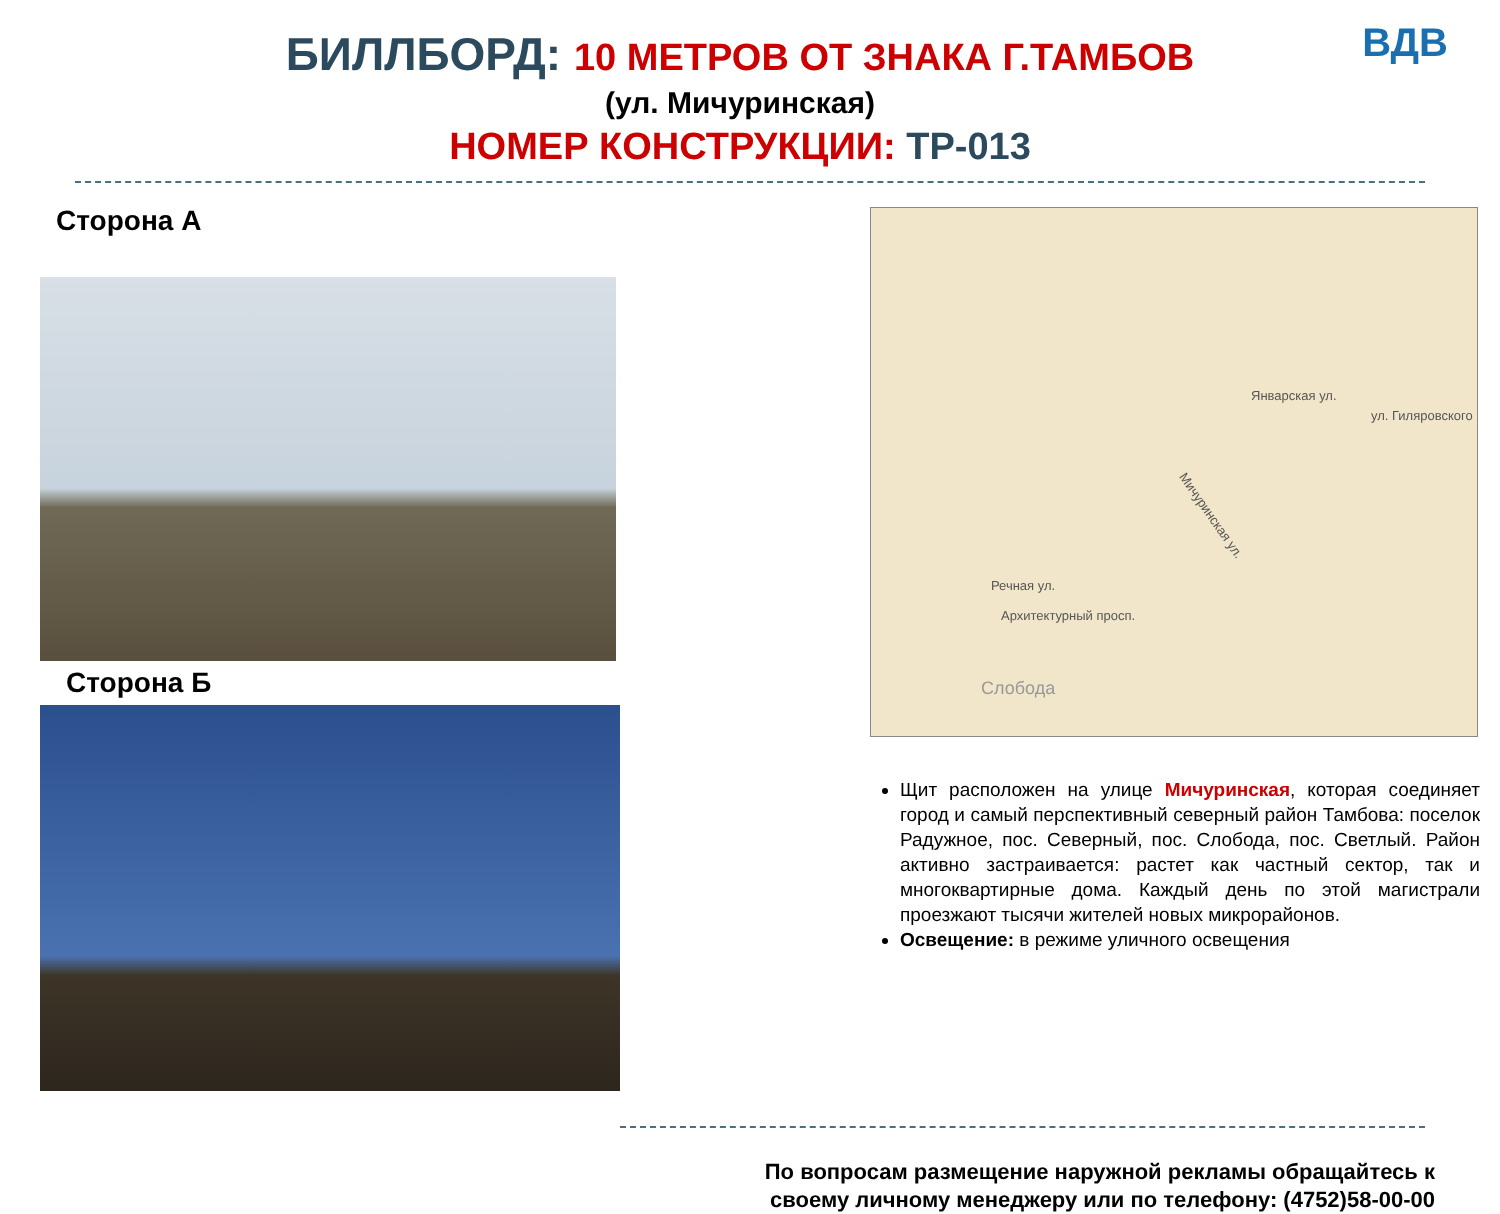ВДВ
БИЛЛБОРД: 10 МЕТРОВ ОТ ЗНАКА Г.ТАМБОВ
(ул. Мичуринская)
НОМЕР КОНСТРУКЦИИ: ТР-013
Сторона А
Сторона Б
Мичуринская ул.
Январская ул.
Речная ул.
Архитектурный просп.
Слобода
ул. Гиляровского
Щит расположен на улице Мичуринская, которая соединяет город и самый перспективный северный район Тамбова: поселок Радужное, пос. Северный, пос. Слобода, пос. Светлый. Район активно застраивается: растет как частный сектор, так и многоквартирные дома. Каждый день по этой магистрали проезжают тысячи жителей новых микрорайонов.
Освещение: в режиме уличного освещения
По вопросам размещение наружной рекламы обращайтесь к
своему личному менеджеру или по телефону: (4752)58-00-00